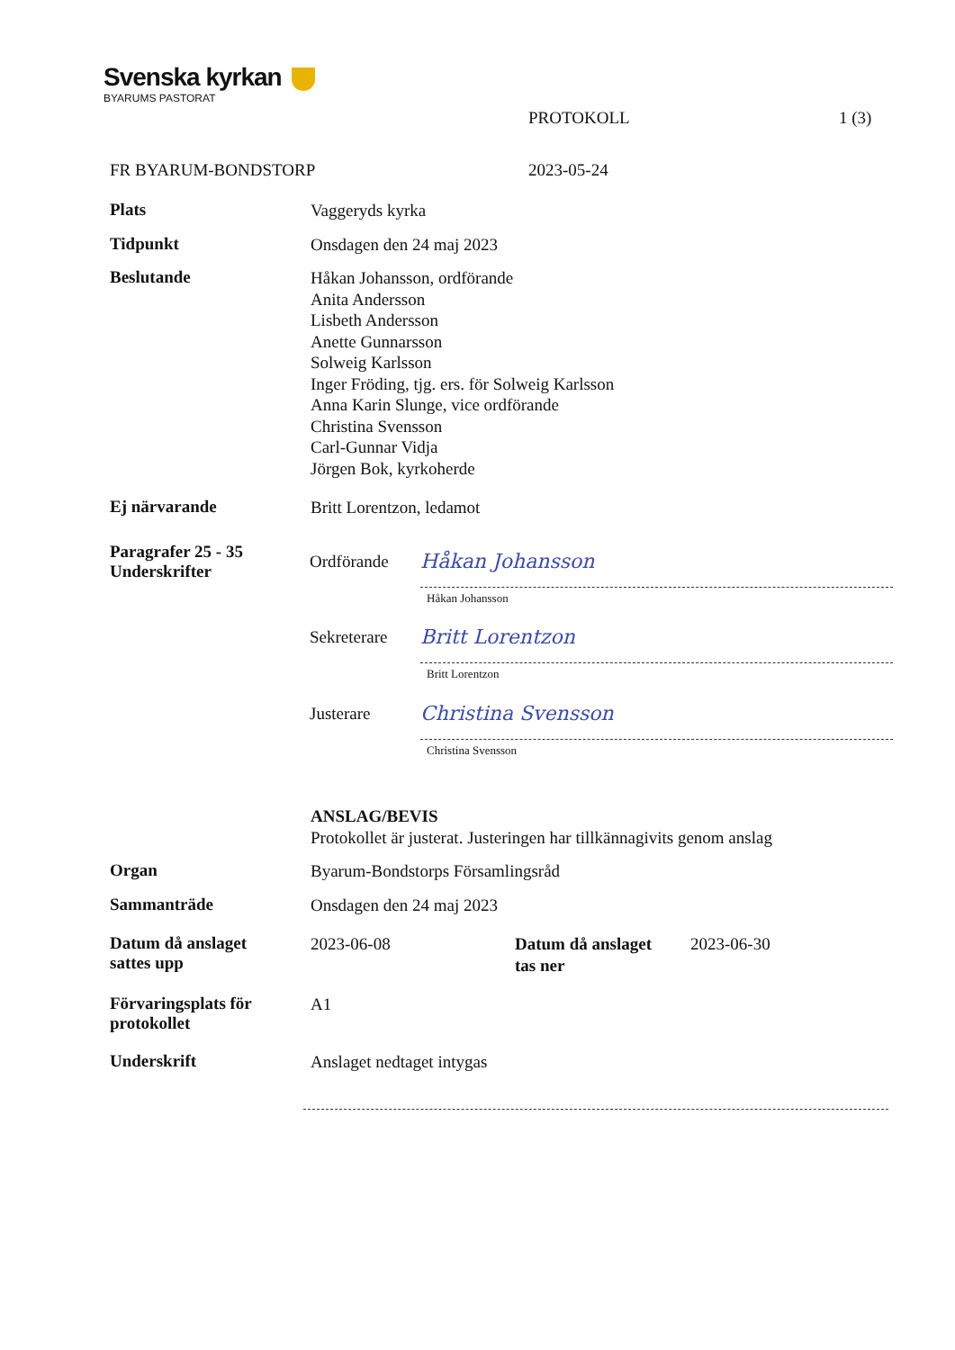Svenska kyrkan
BYARUMS PASTORAT
PROTOKOLL 1 (3)
FR BYARUM-BONDSTORP 2023-05-24
Plats
Vaggeryds kyrka
Tidpunkt
Onsdagen den 24 maj 2023
Beslutande
Håkan Johansson, ordförande
Anita Andersson
Lisbeth Andersson
Anette Gunnarsson
Solweig Karlsson
Inger Fröding, tjg. ers. för Solweig Karlsson
Anna Karin Slunge, vice ordförande
Christina Svensson
Carl-Gunnar Vidja
Jörgen Bok, kyrkoherde
Ej närvarande
Britt Lorentzon, ledamot
Paragrafer 25 - 35
Underskrifter
Ordförande
Håkan Johansson
Håkan Johansson
Sekreterare
Britt Lorentzon
Britt Lorentzon
Justerare
Christina Svensson
Christina Svensson
ANSLAG/BEVIS
Protokollet är justerat. Justeringen har tillkännagivits genom anslag
Organ
Byarum-Bondstorps Församlingsråd
Sammanträde
Onsdagen den 24 maj 2023
Datum då anslaget
sattes upp
2023-06-08 Datum då anslaget
tas ner
2023-06-30
Förvaringsplats för
protokollet
A1
Underskrift
Anslaget nedtaget intygas